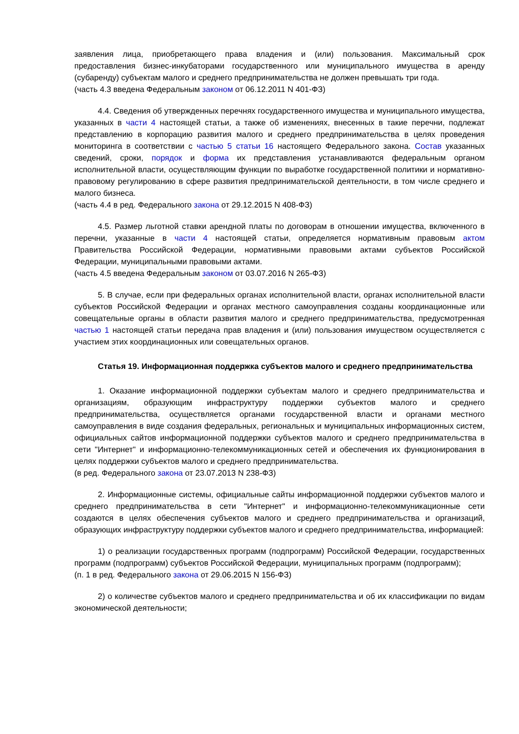заявления лица, приобретающего права владения и (или) пользования. Максимальный срок предоставления бизнес-инкубаторами государственного или муниципального имущества в аренду (субаренду) субъектам малого и среднего предпринимательства не должен превышать три года.
(часть 4.3 введена Федеральным законом от 06.12.2011 N 401-ФЗ)
4.4. Сведения об утвержденных перечнях государственного имущества и муниципального имущества, указанных в части 4 настоящей статьи, а также об изменениях, внесенных в такие перечни, подлежат представлению в корпорацию развития малого и среднего предпринимательства в целях проведения мониторинга в соответствии с частью 5 статьи 16 настоящего Федерального закона. Состав указанных сведений, сроки, порядок и форма их представления устанавливаются федеральным органом исполнительной власти, осуществляющим функции по выработке государственной политики и нормативно-правовому регулированию в сфере развития предпринимательской деятельности, в том числе среднего и малого бизнеса.
(часть 4.4 в ред. Федерального закона от 29.12.2015 N 408-ФЗ)
4.5. Размер льготной ставки арендной платы по договорам в отношении имущества, включенного в перечни, указанные в части 4 настоящей статьи, определяется нормативным правовым актом Правительства Российской Федерации, нормативными правовыми актами субъектов Российской Федерации, муниципальными правовыми актами.
(часть 4.5 введена Федеральным законом от 03.07.2016 N 265-ФЗ)
5. В случае, если при федеральных органах исполнительной власти, органах исполнительной власти субъектов Российской Федерации и органах местного самоуправления созданы координационные или совещательные органы в области развития малого и среднего предпринимательства, предусмотренная частью 1 настоящей статьи передача прав владения и (или) пользования имуществом осуществляется с участием этих координационных или совещательных органов.
Статья 19. Информационная поддержка субъектов малого и среднего предпринимательства
1. Оказание информационной поддержки субъектам малого и среднего предпринимательства и организациям, образующим инфраструктуру поддержки субъектов малого и среднего предпринимательства, осуществляется органами государственной власти и органами местного самоуправления в виде создания федеральных, региональных и муниципальных информационных систем, официальных сайтов информационной поддержки субъектов малого и среднего предпринимательства в сети "Интернет" и информационно-телекоммуникационных сетей и обеспечения их функционирования в целях поддержки субъектов малого и среднего предпринимательства.
(в ред. Федерального закона от 23.07.2013 N 238-ФЗ)
2. Информационные системы, официальные сайты информационной поддержки субъектов малого и среднего предпринимательства в сети "Интернет" и информационно-телекоммуникационные сети создаются в целях обеспечения субъектов малого и среднего предпринимательства и организаций, образующих инфраструктуру поддержки субъектов малого и среднего предпринимательства, информацией:
1) о реализации государственных программ (подпрограмм) Российской Федерации, государственных программ (подпрограмм) субъектов Российской Федерации, муниципальных программ (подпрограмм);
(п. 1 в ред. Федерального закона от 29.06.2015 N 156-ФЗ)
2) о количестве субъектов малого и среднего предпринимательства и об их классификации по видам экономической деятельности;